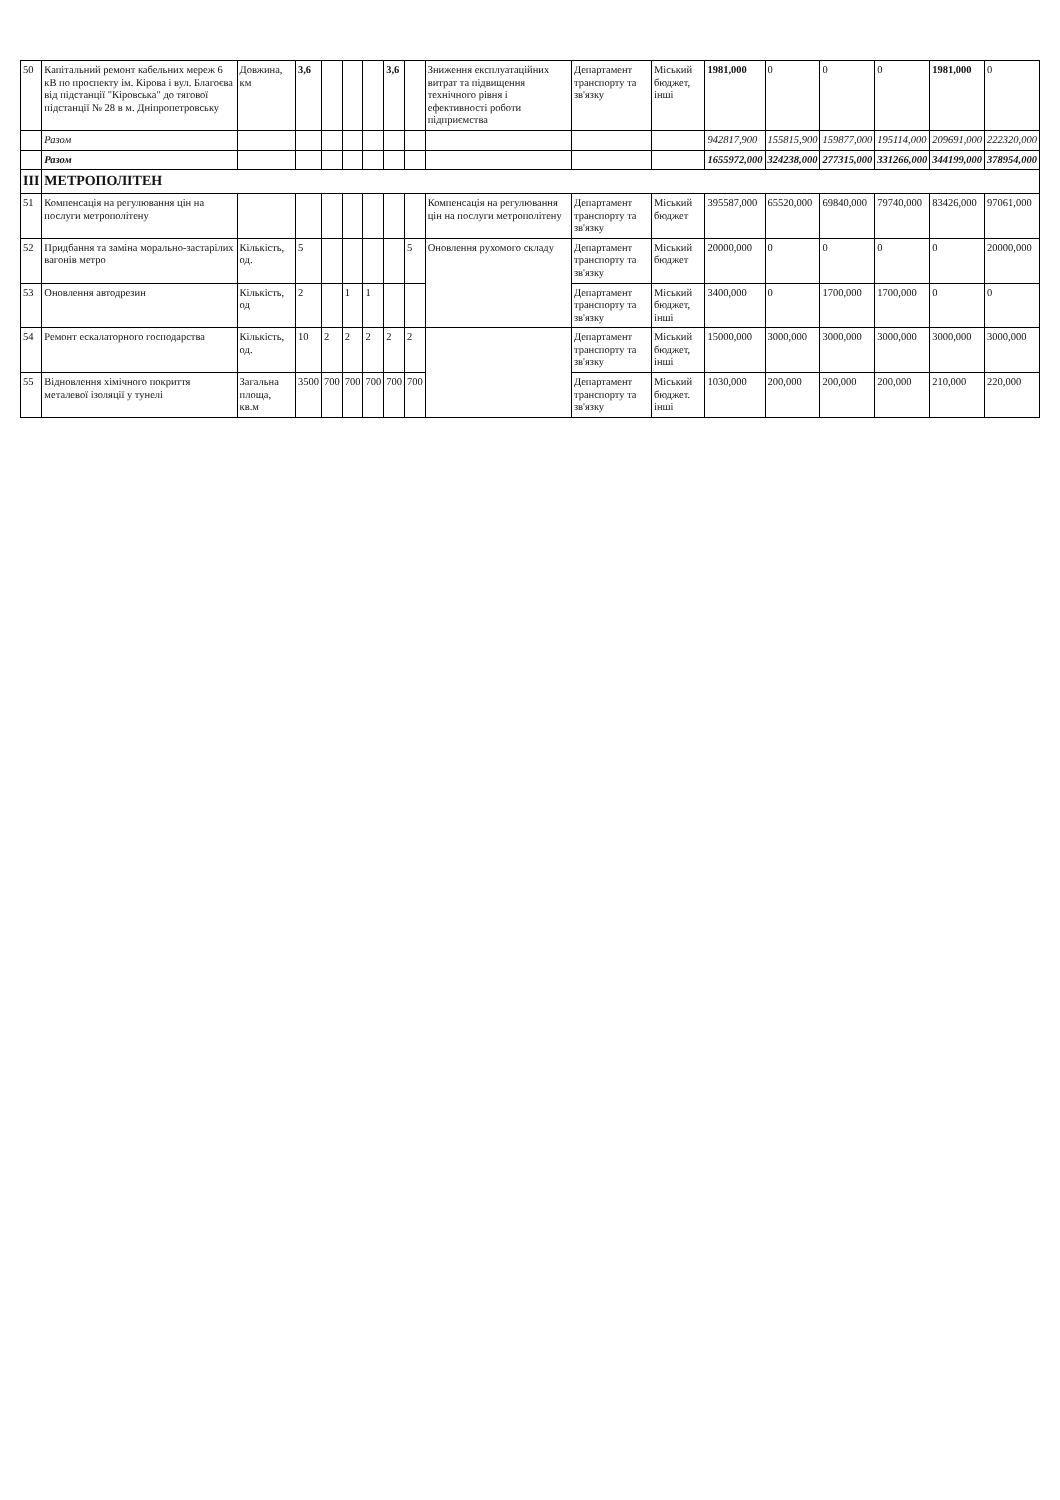| 50 | Капітальний ремонт кабельних мереж 6 кВ по проспекту ім. Кірова і вул. Благоєва від підстанції "Кіровська" до тягової підстанції № 28 в м. Дніпропетровську | Довжина, км | 3,6 | | | | 3,6 | | Зниження експлуатаційних витрат та підвищення технічного рівня і ефективності роботи підприємства | Департамент транспорту та зв'язку | Міський бюджет, інші | 1981,000 | 0 | 0 | 0 | 1981,000 | 0 |
| | Разом | | | | | | | | | | | 942817,900 | 155815,900 | 159877,000 | 195114,000 | 209691,000 | 222320,000 |
| | Разом | | | | | | | | | | | 1655972,000 | 324238,000 | 277315,000 | 331266,000 | 344199,000 | 378954,000 |
| ІІІ | МЕТРОПОЛІТЕН | | | | | | | | | | | | | | | | |
| 51 | Компенсація на регулювання цін на послуги метрополітену | | | | | | | | Компенсація на регулювання цін на послуги метрополітену | Департамент транспорту та зв'язку | Міський бюджет | 395587,000 | 65520,000 | 69840,000 | 79740,000 | 83426,000 | 97061,000 |
| 52 | Придбання та заміна морально-застарілих вагонів метро | Кількість, од. | 5 | | | | | 5 | Оновлення рухомого складу | Департамент транспорту та зв'язку | Міський бюджет | 20000,000 | 0 | 0 | 0 | 0 | 20000,000 |
| 53 | Оновлення автодрезин | Кількість, од | 2 | | 1 | 1 | | | | Департамент транспорту та зв'язку | Міський бюджет, інші | 3400,000 | 0 | 1700,000 | 1700,000 | 0 | 0 |
| 54 | Ремонт ескалаторного господарства | Кількість, од. | 10 | 2 | 2 | 2 | 2 | 2 | | Департамент транспорту та зв'язку | Міський бюджет, інші | 15000,000 | 3000,000 | 3000,000 | 3000,000 | 3000,000 | 3000,000 |
| 55 | Відновлення хімічного покриття металевої ізоляції у тунелі | Загальна площа, кв.м | 3500 | 700 | 700 | 700 | 700 | 700 | | Департамент транспорту та зв'язку | Міський бюджет. інші | 1030,000 | 200,000 | 200,000 | 200,000 | 210,000 | 220,000 |